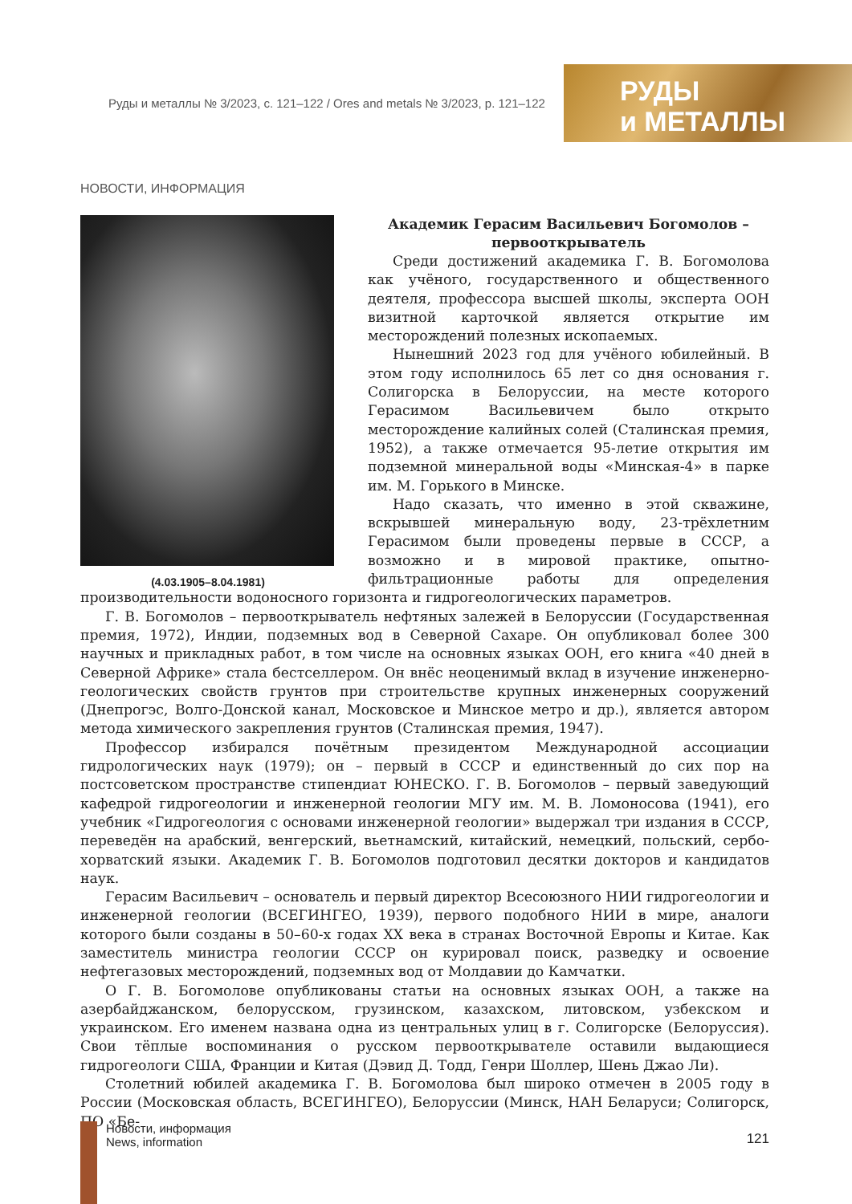Руды и металлы № 3/2023, с. 121–122 / Ores and metals № 3/2023, p. 121–122
РУДЫ
и МЕТАЛЛЫ
НОВОСТИ, ИНФОРМАЦИЯ
(4.03.1905–8.04.1981)
Академик Герасим Васильевич Богомолов –
первооткрыватель
Среди достижений академика Г. В. Богомолова как учёного, государственного и общественного деятеля, профессора высшей школы, эксперта ООН визитной карточкой является открытие им месторождений полезных ископаемых.
Нынешний 2023 год для учёного юбилейный. В этом году исполнилось 65 лет со дня основания г. Солигорска в Белоруссии, на месте которого Герасимом Васильевичем было открыто месторождение калийных солей (Сталинская премия, 1952), а также отмечается 95-летие открытия им подземной минеральной воды «Минская-4» в парке им. М. Горького в Минске.
Надо сказать, что именно в этой скважине, вскрывшей минеральную воду, 23-трёхлетним Герасимом были проведены первые в СССР, а возможно и в мировой практике, опытно-фильтрационные работы для определения производительности водоносного горизонта и гидрогеологических параметров.
Г. В. Богомолов – первооткрыватель нефтяных залежей в Белоруссии (Государственная премия, 1972), Индии, подземных вод в Северной Сахаре. Он опубликовал более 300 научных и прикладных работ, в том числе на основных языках ООН, его книга «40 дней в Северной Африке» стала бестселлером. Он внёс неоценимый вклад в изучение инженерно-геологических свойств грунтов при строительстве крупных инженерных сооружений (Днепрогэс, Волго-Донской канал, Московское и Минское метро и др.), является автором метода химического закрепления грунтов (Сталинская премия, 1947).
Профессор избирался почётным президентом Международной ассоциации гидрологических наук (1979); он – первый в СССР и единственный до сих пор на постсоветском пространстве стипендиат ЮНЕСКО. Г. В. Богомолов – первый заведующий кафедрой гидрогеологии и инженерной геологии МГУ им. М. В. Ломоносова (1941), его учебник «Гидрогеология с основами инженерной геологии» выдержал три издания в СССР, переведён на арабский, венгерский, вьетнамский, китайский, немецкий, польский, сербо-хорватский языки. Академик Г. В. Богомолов подготовил десятки докторов и кандидатов наук.
Герасим Васильевич – основатель и первый директор Всесоюзного НИИ гидрогеологии и инженерной геологии (ВСЕГИНГЕО, 1939), первого подобного НИИ в мире, аналоги которого были созданы в 50–60-х годах XX века в странах Восточной Европы и Китае. Как заместитель министра геологии СССР он курировал поиск, разведку и освоение нефтегазовых месторождений, подземных вод от Молдавии до Камчатки.
О Г. В. Богомолове опубликованы статьи на основных языках ООН, а также на азербайджанском, белорусском, грузинском, казахском, литовском, узбекском и украинском. Его именем названа одна из центральных улиц в г. Солигорске (Белоруссия). Свои тёплые воспоминания о русском первооткрывателе оставили выдающиеся гидрогеологи США, Франции и Китая (Дэвид Д. Тодд, Генри Шоллер, Шень Джао Ли).
Столетний юбилей академика Г. В. Богомолова был широко отмечен в 2005 году в России (Московская область, ВСЕГИНГЕО), Белоруссии (Минск, НАН Беларуси; Солигорск, ПО «Бе-
Новости, информация
News, information
121